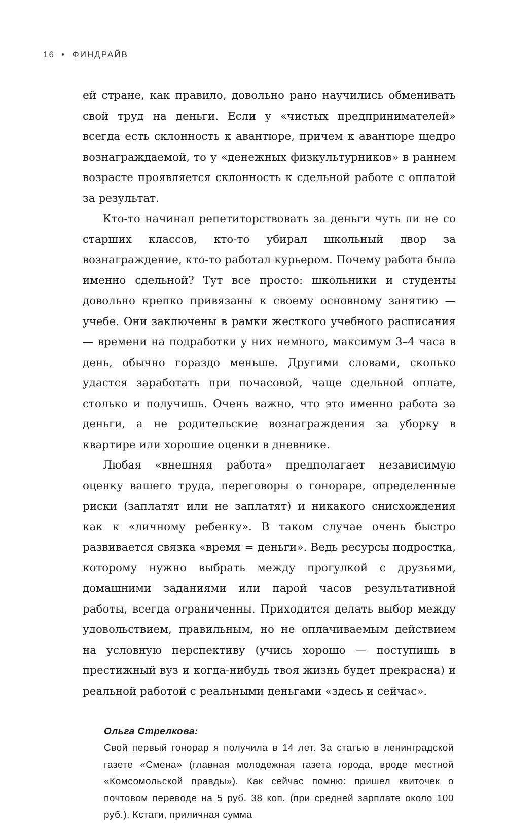16 • ФИНДРАЙВ
ей стране, как правило, довольно рано научились обменивать свой труд на деньги. Если у «чистых предпринимателей» всегда есть склонность к авантюре, причем к авантюре щедро вознаграждаемой, то у «денежных физкультурников» в раннем возрасте проявляется склонность к сдельной работе с оплатой за результат.
Кто-то начинал репетиторствовать за деньги чуть ли не со старших классов, кто-то убирал школьный двор за вознаграждение, кто-то работал курьером. Почему работа была именно сдельной? Тут все просто: школьники и студенты довольно крепко привязаны к своему основному занятию — учебе. Они заключены в рамки жесткого учебного расписания — времени на подработки у них немного, максимум 3–4 часа в день, обычно гораздо меньше. Другими словами, сколько удастся заработать при почасовой, чаще сдельной оплате, столько и получишь. Очень важно, что это именно работа за деньги, а не родительские вознаграждения за уборку в квартире или хорошие оценки в дневнике.
Любая «внешняя работа» предполагает независимую оценку вашего труда, переговоры о гонораре, определенные риски (заплатят или не заплатят) и никакого снисхождения как к «личному ребенку». В таком случае очень быстро развивается связка «время = деньги». Ведь ресурсы подростка, которому нужно выбрать между прогулкой с друзьями, домашними заданиями или парой часов результативной работы, всегда ограниченны. Приходится делать выбор между удовольствием, правильным, но не оплачиваемым действием на условную перспективу (учись хорошо — поступишь в престижный вуз и когда-нибудь твоя жизнь будет прекрасна) и реальной работой с реальными деньгами «здесь и сейчас».
Ольга Стрелкова:
Свой первый гонорар я получила в 14 лет. За статью в ленинградской газете «Смена» (главная молодежная газета города, вроде местной «Комсомольской правды»). Как сейчас помню: пришел квиточек о почтовом переводе на 5 руб. 38 коп. (при средней зарплате около 100 руб.). Кстати, приличная сумма